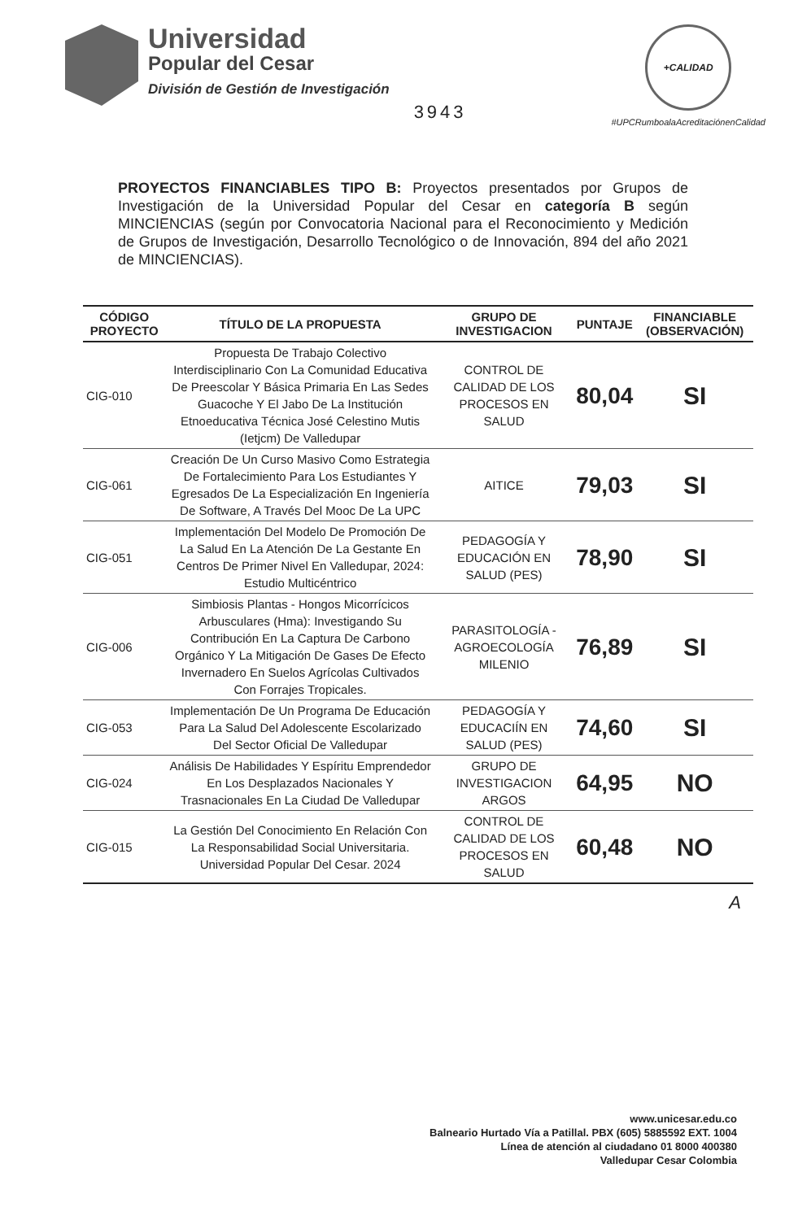Universidad
Popular del Cesar
División de Gestión de Investigación
3943
+CALIDAD
#UPCRumboalaAcreditaciónenCalidad
PROYECTOS FINANCIABLES TIPO B: Proyectos presentados por Grupos de Investigación de la Universidad Popular del Cesar en categoría B según MINCIENCIAS (según por Convocatoria Nacional para el Reconocimiento y Medición de Grupos de Investigación, Desarrollo Tecnológico o de Innovación, 894 del año 2021 de MINCIENCIAS).
| CÓDIGO PROYECTO | TÍTULO DE LA PROPUESTA | GRUPO DE INVESTIGACION | PUNTAJE | FINANCIABLE (OBSERVACIÓN) |
| --- | --- | --- | --- | --- |
| CIG-010 | Propuesta De Trabajo Colectivo Interdisciplinario Con La Comunidad Educativa De Preescolar Y Básica Primaria En Las Sedes Guacoche Y El Jabo De La Institución Etnoeducativa Técnica José Celestino Mutis (Ietjcm) De Valledupar | CONTROL DE CALIDAD DE LOS PROCESOS EN SALUD | 80,04 | SI |
| CIG-061 | Creación De Un Curso Masivo Como Estrategia De Fortalecimiento Para Los Estudiantes Y Egresados De La Especialización En Ingeniería De Software, A Través Del Mooc De La UPC | AITICE | 79,03 | SI |
| CIG-051 | Implementación Del Modelo De Promoción De La Salud En La Atención De La Gestante En Centros De Primer Nivel En Valledupar, 2024: Estudio Multicéntrico | PEDAGOGÍA Y EDUCACIÓN EN SALUD (PES) | 78,90 | SI |
| CIG-006 | Simbiosis Plantas - Hongos Micorrícicos Arbusculares (Hma): Investigando Su Contribución En La Captura De Carbono Orgánico Y La Mitigación De Gases De Efecto Invernadero En Suelos Agrícolas Cultivados Con Forrajes Tropicales. | PARASITOLOGÍA - AGROECOLOGÍA MILENIO | 76,89 | SI |
| CIG-053 | Implementación De Un Programa De Educación Para La Salud Del Adolescente Escolarizado Del Sector Oficial De Valledupar | PEDAGOGÍA Y EDUCACIÍN EN SALUD (PES) | 74,60 | SI |
| CIG-024 | Análisis De Habilidades Y Espíritu Emprendedor En Los Desplazados Nacionales Y Trasnacionales En La Ciudad De Valledupar | GRUPO DE INVESTIGACION ARGOS | 64,95 | NO |
| CIG-015 | La Gestión Del Conocimiento En Relación Con La Responsabilidad Social Universitaria. Universidad Popular Del Cesar. 2024 | CONTROL DE CALIDAD DE LOS PROCESOS EN SALUD | 60,48 | NO |
A
www.unicesar.edu.co
Balneario Hurtado Vía a Patillal. PBX (605) 5885592 EXT. 1004
Línea de atención al ciudadano 01 8000 400380
Valledupar Cesar Colombia